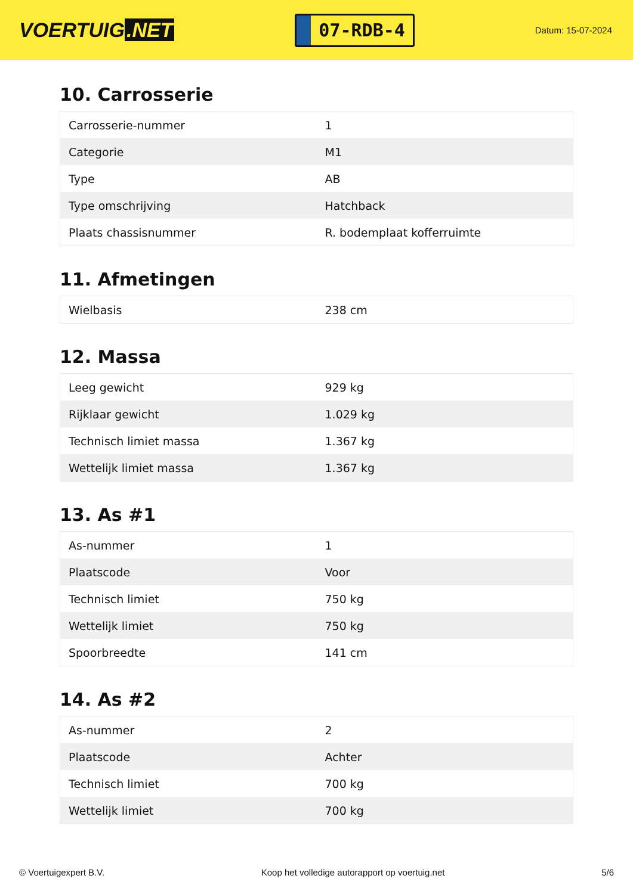VOERTUIG.NET
07-RDB-4
Datum: 15-07-2024
10. Carrosserie
| Carrosserie-nummer | 1 |
| Categorie | M1 |
| Type | AB |
| Type omschrijving | Hatchback |
| Plaats chassisnummer | R. bodemplaat kofferruimte |
11. Afmetingen
| Wielbasis | 238 cm |
12. Massa
| Leeg gewicht | 929 kg |
| Rijklaar gewicht | 1.029 kg |
| Technisch limiet massa | 1.367 kg |
| Wettelijk limiet massa | 1.367 kg |
13. As #1
| As-nummer | 1 |
| Plaatscode | Voor |
| Technisch limiet | 750 kg |
| Wettelijk limiet | 750 kg |
| Spoorbreedte | 141 cm |
14. As #2
| As-nummer | 2 |
| Plaatscode | Achter |
| Technisch limiet | 700 kg |
| Wettelijk limiet | 700 kg |
© Voertuigexpert B.V. Koop het volledige autorapport op voertuig.net 5/6